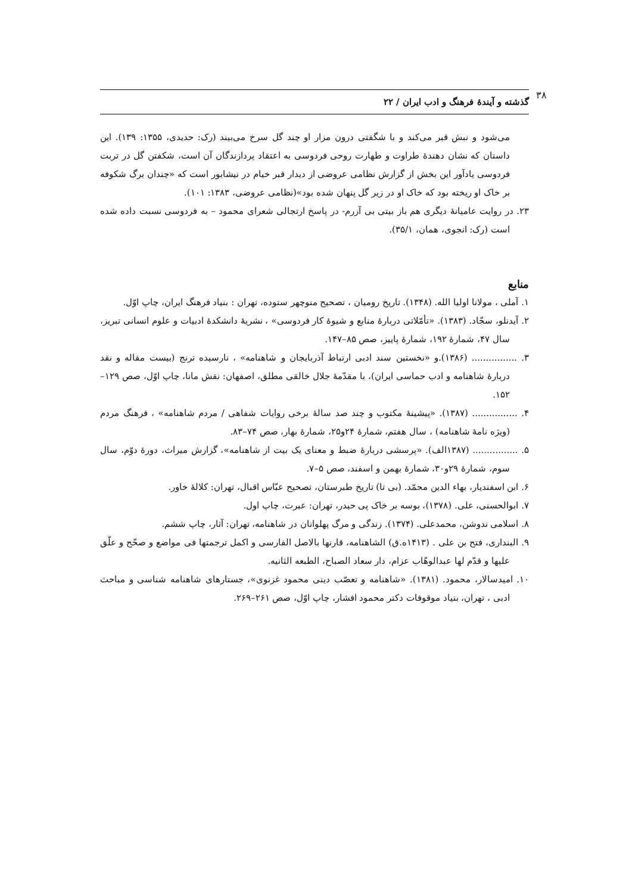۳۸
گذشته و آیندهٔ فرهنگ و ادب ایران / ۲۲
می‌شود و نبش قبر می‌کند و با شگفتی درون مزار او چند گل سرخ می‌بیند (رک: حدیدی، ۱۳۵۵: ۱۳۹). این داستان که نشان دهندهٔ طراوت و طهارت روحی فردوسی به اعتقاد پردازندگان آن است، شکفتن گل در تربت فردوسی یادآور این بخش از گزارش نظامی عروضی از دیدار قبر خیام در نیشابور است که «چندان برگ شکوفه بر خاک او ریخته بود که خاک او در زیر گل پنهان شده بود»(نظامی عروضی، ۱۳۸۳: ۱۰۱).
۲۳. در روایت عامیانهٔ دیگری هم باز بیتی بی آزرم- در پاسخ ارتجالی شعرای محمود – به فردوسی نسبت داده شده است (رک: انجوی، همان، ۳۵/۱).
منابع
۱. آملی ، مولانا اولیا الله. (۱۳۴۸). تاریخ رومیان ، تصحیح منوچهر ستوده، تهران : بنیاد فرهنگ ایران، چاپ اوّل.
۲. آیدنلو، سجّاد. (۱۳۸۳). «تأمّلاتی دربارهٔ منابع و شیوهٔ کار فردوسی» ، نشریهٔ دانشکدهٔ ادبیات و علوم انسانی تبریز، سال ۴۷، شمارهٔ ۱۹۲، شمارهٔ پاییز، صص ۸۵–۱۴۷.
۳. ................ (۱۳۸۶).و «نخستین سند ادبی ارتباط آذربایجان و شاهنامه» ، نارسیده ترنج (بیست مقاله و نقد دربارهٔ شاهنامه و ادب حماسی ایران)، با مقدّمهٔ جلال خالقی مطلق، اصفهان: نقش مانا، چاپ اوّل، صص ۱۲۹–۱۵۲.
۴. ................ (۱۳۸۷). «پیشینهٔ مکتوب و چند صد سالهٔ برخی روایات شفاهی / مردم شاهنامه» ، فرهنگ مردم (ویژه نامهٔ شاهنامه) ، سال هفتم، شمارهٔ ۲۴و۲۵، شمارهٔ بهار، صص ۷۴–۸۳.
۵. ................ (۱۳۸۷الف). «پرسشی دربارهٔ ضبط و معنای یک بیت از شاهنامه»، گزارش میراث، دورهٔ دوّم، سال سوم، شمارهٔ ۲۹و۳۰، شمارهٔ بهمن و اسفند، صص ۵–۷.
۶. ابن اسفندیار، بهاء الدین محمّد. (بی تا) تاریخ طبرستان، تصحیح عبّاس اقبال، تهران: کلالهٔ خاور.
۷. ابوالحسنی، علی. (۱۳۷۸)، بوسه بر خاک پی حیدر، تهران: عبرت، چاپ اول.
۸. اسلامی ندوشن، محمدعلی. (۱۳۷۴). زندگی و مرگ پهلوانان در شاهنامه، تهران: آثار، چاپ ششم.
۹. البنداری، فتح بن علی . (۱۴۱۳ه.ق) الشاهنامه، قارنها بالاصل الفارسی و اکمل ترجمتها فی مواضع و صحّح و علّق علیها و قدّم لها عبدالوهّاب عزام، دار سعاد الصباح، الطبعه الثانیه.
۱۰. امیدسالار، محمود. (۱۳۸۱). «شاهنامه و تعصّب دینی محمود غزنوی»، جستارهای شاهنامه شناسی و مباحث ادبی ، تهران، بنیاد موقوفات دکتر محمود افشار، چاپ اوّل، صص ۲۶۱–۲۶۹.